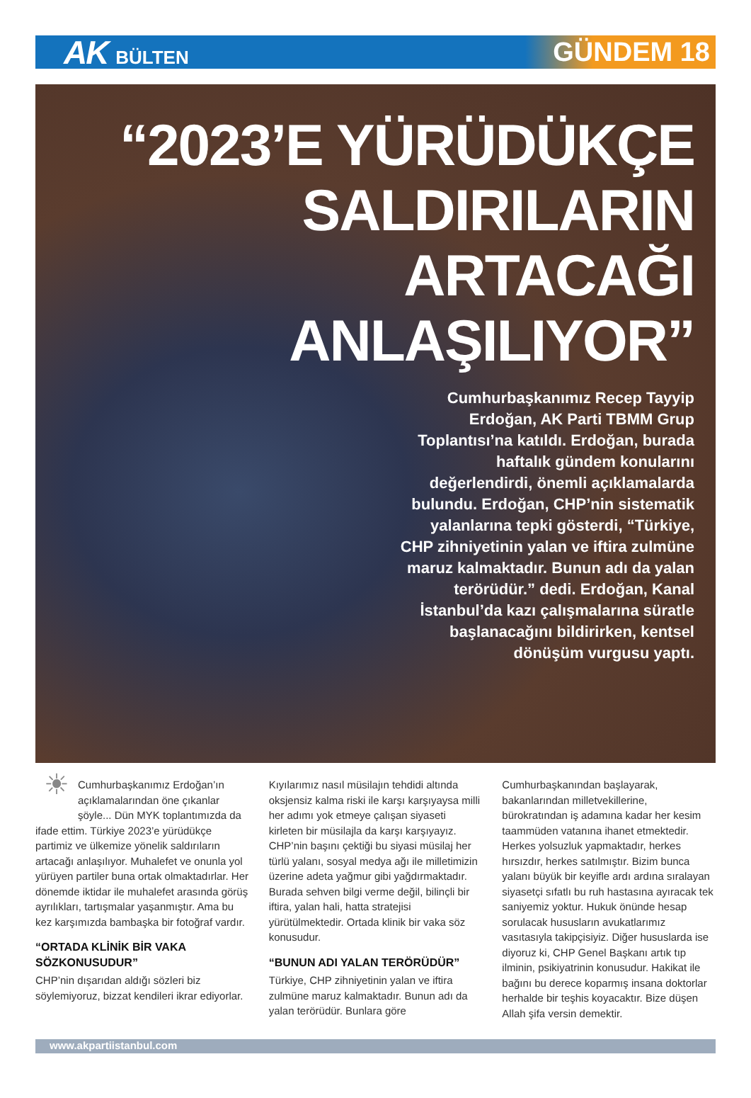AK BÜLTEN
GÜNDEM 18
“2023’E YÜRÜDÜKÇE
SALDIRILARIN
ARTACAĞI
ANLAŞILIYOR”
Cumhurbaşkanımız Recep Tayyip Erdoğan, AK Parti TBMM Grup Toplantısı’na katıldı. Erdoğan, burada haftalık gündem konularını değerlendirdi, önemli açıklamalarda bulundu. Erdoğan, CHP’nin sistematik yalanlarına tepki gösterdi, “Türkiye, CHP zihniyetinin yalan ve iftira zulmüne maruz kalmaktadır. Bunun adı da yalan terörüdür.” dedi. Erdoğan, Kanal İstanbul’da kazı çalışmalarına süratle başlanacağını bildirirken, kentsel dönüşüm vurgusu yaptı.
☀
Cumhurbaşkanımız Erdoğan’ın açıklamalarından öne çıkanlar şöyle... Dün MYK toplantımızda da ifade ettim. Türkiye 2023’e yürüdükçe partimiz ve ülkemize yönelik saldırıların artacağı anlaşılıyor. Muhalefet ve onunla yol yürüyen partiler buna ortak olmaktadırlar. Her dönemde iktidar ile muhalefet arasında görüş ayrılıkları, tartışmalar yaşanmıştır. Ama bu kez karşımızda bambaşka bir fotoğraf vardır.
“ORTADA KLİNİK BİR VAKA SÖZKONUSUDUR”
CHP’nin dışarıdan aldığı sözleri biz söylemiyoruz, bizzat kendileri ikrar ediyorlar.
Kıyılarımız nasıl müsilajın tehdidi altında oksjensiz kalma riski ile karşı karşıyaysa milli her adımı yok etmeye çalışan siyaseti kirleten bir müsilajla da karşı karşıyayız. CHP’nin başını çektiği bu siyasi müsilaj her türlü yalanı, sosyal medya ağı ile milletimizin üzerine adeta yağmur gibi yağdırmaktadır. Burada sehven bilgi verme değil, bilinçli bir iftira, yalan hali, hatta stratejisi yürütülmektedir. Ortada klinik bir vaka söz konusudur.
“BUNUN ADI YALAN TERÖRÜDÜR”
Türkiye, CHP zihniyetinin yalan ve iftira zulmüne maruz kalmaktadır. Bunun adı da yalan terörüdür. Bunlara göre
Cumhurbaşkanından başlayarak, bakanlarından milletvekillerine, bürokratından iş adamına kadar her kesim taammüden vatanına ihanet etmektedir. Herkes yolsuzluk yapmaktadır, herkes hırsızdır, herkes satılmıştır. Bizim bunca yalanı büyük bir keyifle ardı ardına sıralayan siyasetçi sıfatlı bu ruh hastasına ayıracak tek saniyemiz yoktur. Hukuk önünde hesap sorulacak hususların avukatlarımız vasıtasıyla takipçisiyiz. Diğer hususlarda ise diyoruz ki, CHP Genel Başkanı artık tıp ilminin, psikiyatrinin konusudur. Hakikat ile bağını bu derece koparmış insana doktorlar herhalde bir teşhis koyacaktır. Bize düşen Allah şifa versin demektir.
www.akpartiistanbul.com